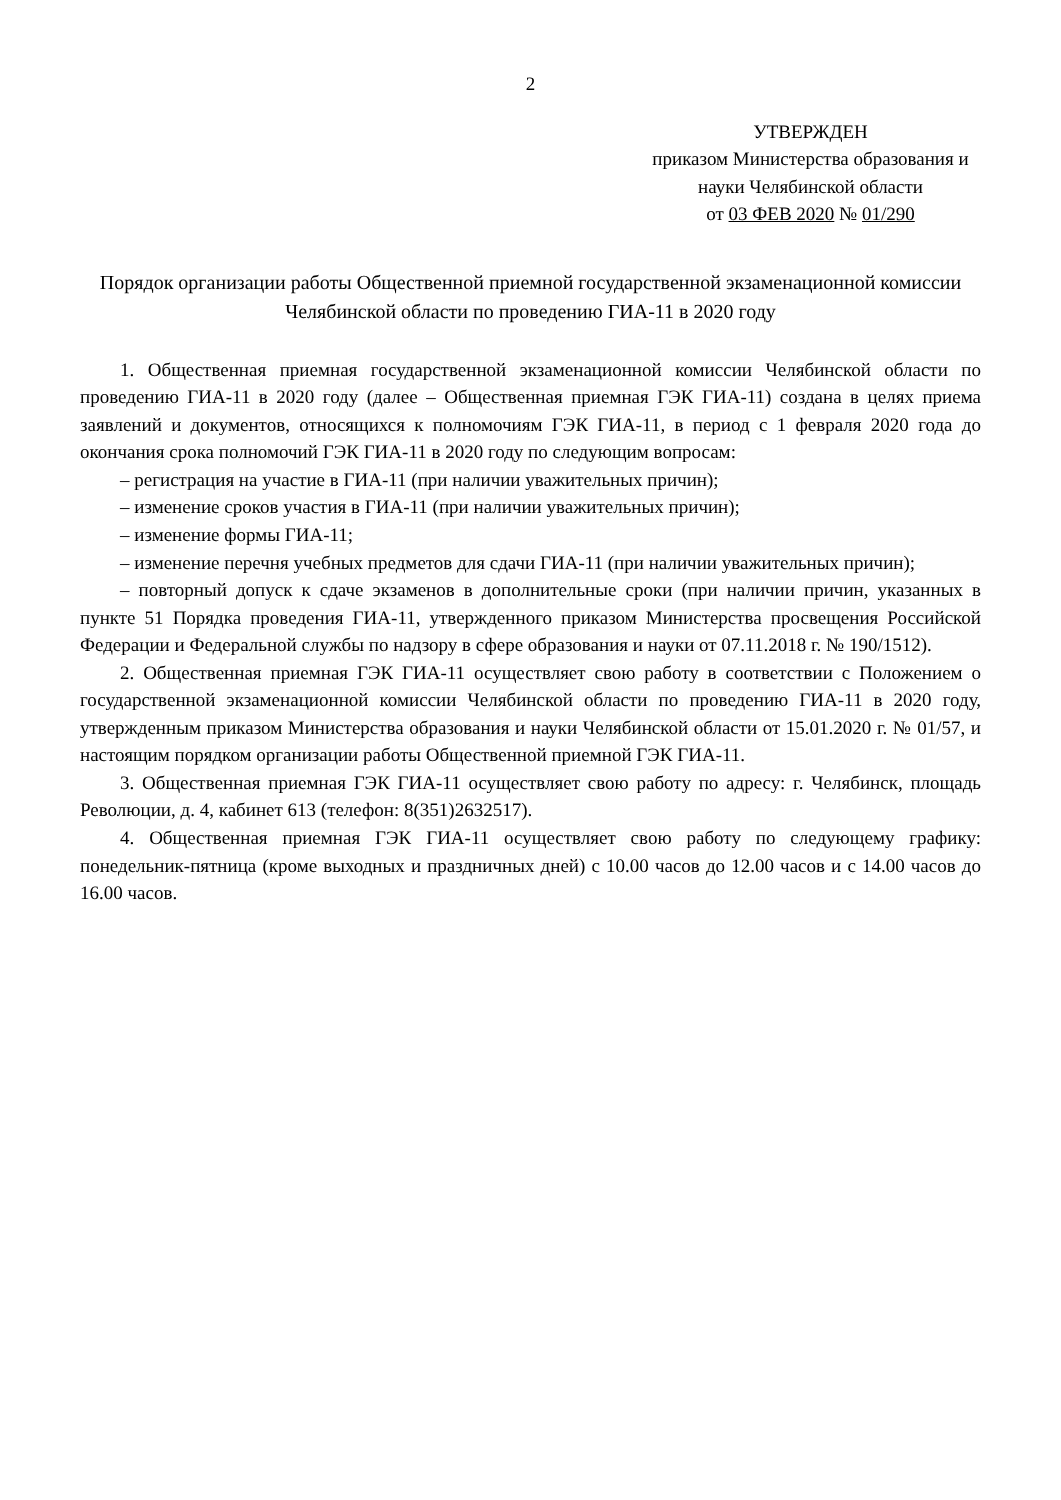2
УТВЕРЖДЕН
приказом Министерства образования и науки Челябинской области
от 03 ФЕВ 2020 № 01/290
Порядок организации работы Общественной приемной государственной экзаменационной комиссии Челябинской области по проведению ГИА-11 в 2020 году
1. Общественная приемная государственной экзаменационной комиссии Челябинской области по проведению ГИА-11 в 2020 году (далее – Общественная приемная ГЭК ГИА-11) создана в целях приема заявлений и документов, относящихся к полномочиям ГЭК ГИА-11, в период с 1 февраля 2020 года до окончания срока полномочий ГЭК ГИА-11 в 2020 году по следующим вопросам:
– регистрация на участие в ГИА-11 (при наличии уважительных причин);
– изменение сроков участия в ГИА-11 (при наличии уважительных причин);
– изменение формы ГИА-11;
– изменение перечня учебных предметов для сдачи ГИА-11 (при наличии уважительных причин);
– повторный допуск к сдаче экзаменов в дополнительные сроки (при наличии причин, указанных в пункте 51 Порядка проведения ГИА-11, утвержденного приказом Министерства просвещения Российской Федерации и Федеральной службы по надзору в сфере образования и науки от 07.11.2018 г. № 190/1512).
2. Общественная приемная ГЭК ГИА-11 осуществляет свою работу в соответствии с Положением о государственной экзаменационной комиссии Челябинской области по проведению ГИА-11 в 2020 году, утвержденным приказом Министерства образования и науки Челябинской области от 15.01.2020 г. № 01/57, и настоящим порядком организации работы Общественной приемной ГЭК ГИА-11.
3. Общественная приемная ГЭК ГИА-11 осуществляет свою работу по адресу: г. Челябинск, площадь Революции, д. 4, кабинет 613 (телефон: 8(351)2632517).
4. Общественная приемная ГЭК ГИА-11 осуществляет свою работу по следующему графику: понедельник-пятница (кроме выходных и праздничных дней) с 10.00 часов до 12.00 часов и с 14.00 часов до 16.00 часов.